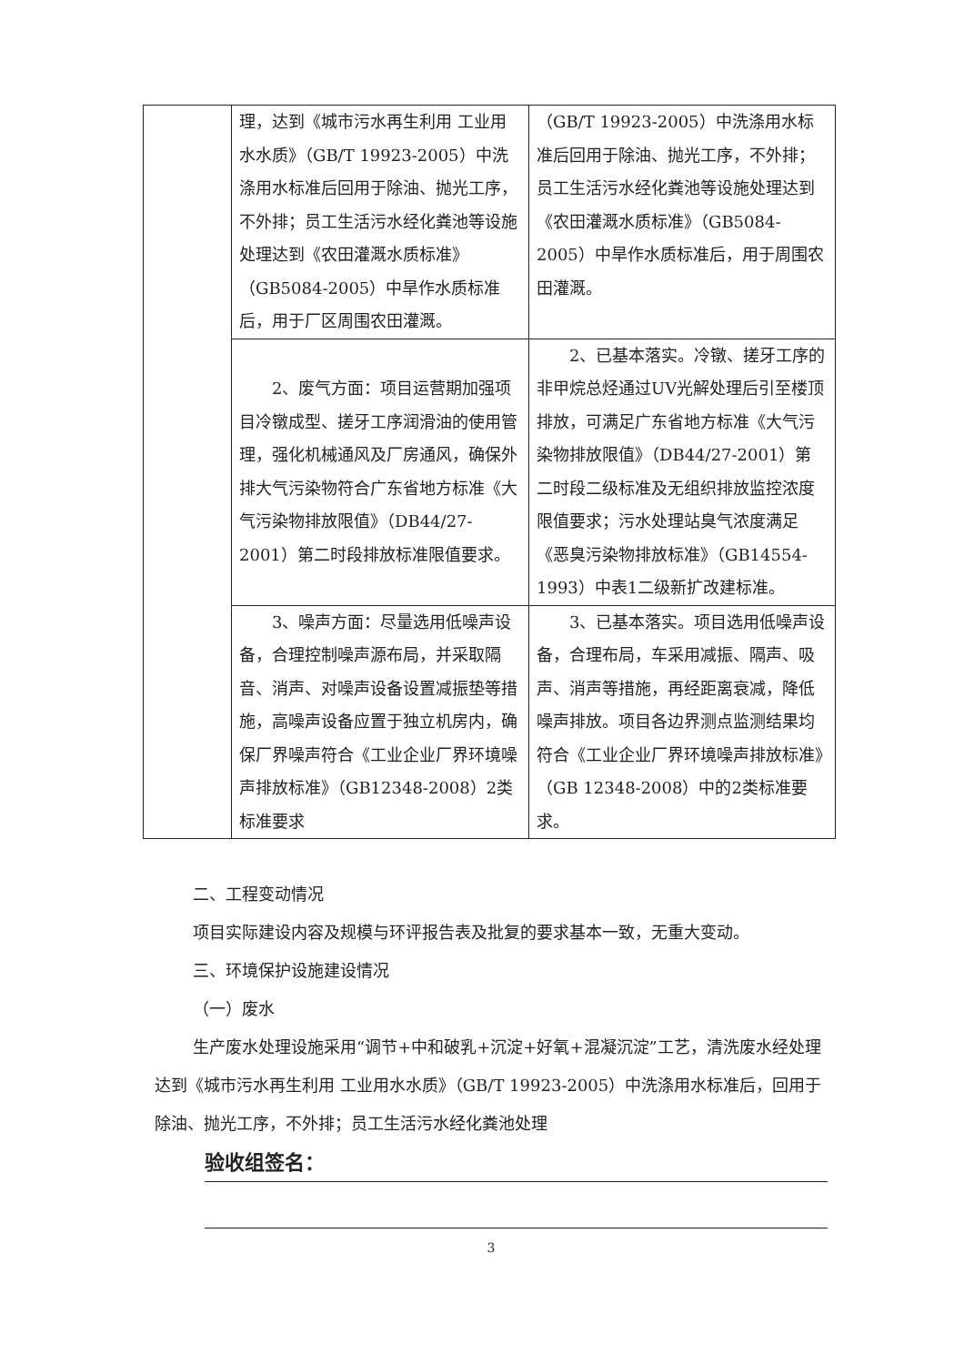| | 理，达到《城市污水再生利用 工业用水水质》（GB/T 19923-2005）中洗涤用水标准后回用于除油、抛光工序，不外排；员工生活污水经化粪池等设施处理达到《农田灌溉水质标准》（GB5084-2005）中旱作水质标准后，用于厂区周围农田灌溉。 | （GB/T 19923-2005）中洗涤用水标准后回用于除油、抛光工序，不外排；员工生活污水经化粪池等设施处理达到《农田灌溉水质标准》（GB5084-2005）中旱作水质标准后，用于周围农田灌溉。 |
| | 2、废气方面：项目运营期加强项目冷镦成型、搓牙工序润滑油的使用管理，强化机械通风及厂房通风，确保外排大气污染物符合广东省地方标准《大气污染物排放限值》（DB44/27-2001）第二时段排放标准限值要求。 | 2、已基本落实。冷镦、搓牙工序的非甲烷总烃通过UV光解处理后引至楼顶排放，可满足广东省地方标准《大气污染物排放限值》（DB44/27-2001）第二时段二级标准及无组织排放监控浓度限值要求；污水处理站臭气浓度满足《恶臭污染物排放标准》（GB14554-1993）中表1二级新扩改建标准。 |
| | 3、噪声方面：尽量选用低噪声设备，合理控制噪声源布局，并采取隔音、消声、对噪声设备设置减振垫等措施，高噪声设备应置于独立机房内，确保厂界噪声符合《工业企业厂界环境噪声排放标准》（GB12348-2008）2类标准要求 | 3、已基本落实。项目选用低噪声设备，合理布局，车采用减振、隔声、吸声、消声等措施，再经距离衰减，降低噪声排放。项目各边界测点监测结果均符合《工业企业厂界环境噪声排放标准》（GB 12348-2008）中的2类标准要求。 |
二、工程变动情况
项目实际建设内容及规模与环评报告表及批复的要求基本一致，无重大变动。
三、环境保护设施建设情况
（一）废水
生产废水处理设施采用“调节+中和破乳+沉淀+好氧+混凝沉淀”工艺，清洗废水经处理达到《城市污水再生利用 工业用水水质》（GB/T 19923-2005）中洗涤用水标准后，回用于除油、抛光工序，不外排；员工生活污水经化粪池处理
验收组签名：
3